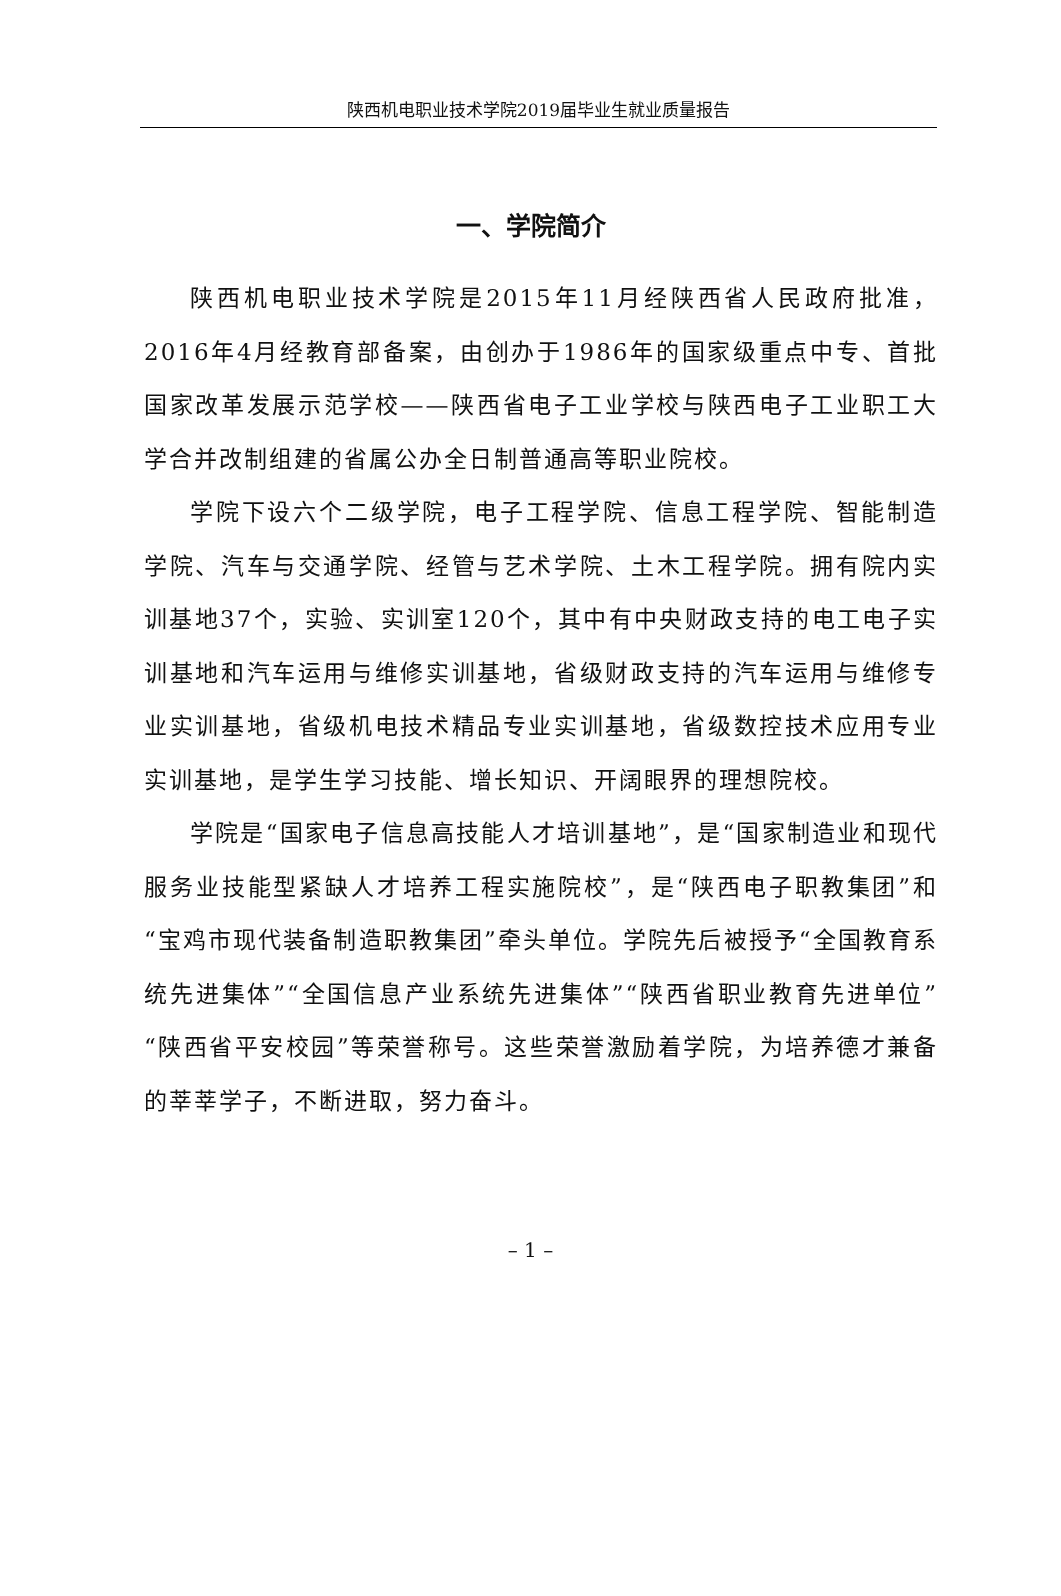陕西机电职业技术学院2019届毕业生就业质量报告
一、学院简介
陕西机电职业技术学院是2015年11月经陕西省人民政府批准，2016年4月经教育部备案，由创办于1986年的国家级重点中专、首批国家改革发展示范学校——陕西省电子工业学校与陕西电子工业职工大学合并改制组建的省属公办全日制普通高等职业院校。
学院下设六个二级学院，电子工程学院、信息工程学院、智能制造学院、汽车与交通学院、经管与艺术学院、土木工程学院。拥有院内实训基地37个，实验、实训室120个，其中有中央财政支持的电工电子实训基地和汽车运用与维修实训基地，省级财政支持的汽车运用与维修专业实训基地，省级机电技术精品专业实训基地，省级数控技术应用专业实训基地，是学生学习技能、增长知识、开阔眼界的理想院校。
学院是“国家电子信息高技能人才培训基地”，是“国家制造业和现代服务业技能型紧缺人才培养工程实施院校”，是“陕西电子职教集团”和“宝鸡市现代装备制造职教集团”牵头单位。学院先后被授予“全国教育系统先进集体”“全国信息产业系统先进集体”“陕西省职业教育先进单位”“陕西省平安校园”等荣誉称号。这些荣誉激励着学院，为培养德才兼备的莘莘学子，不断进取，努力奋斗。
– 1 –